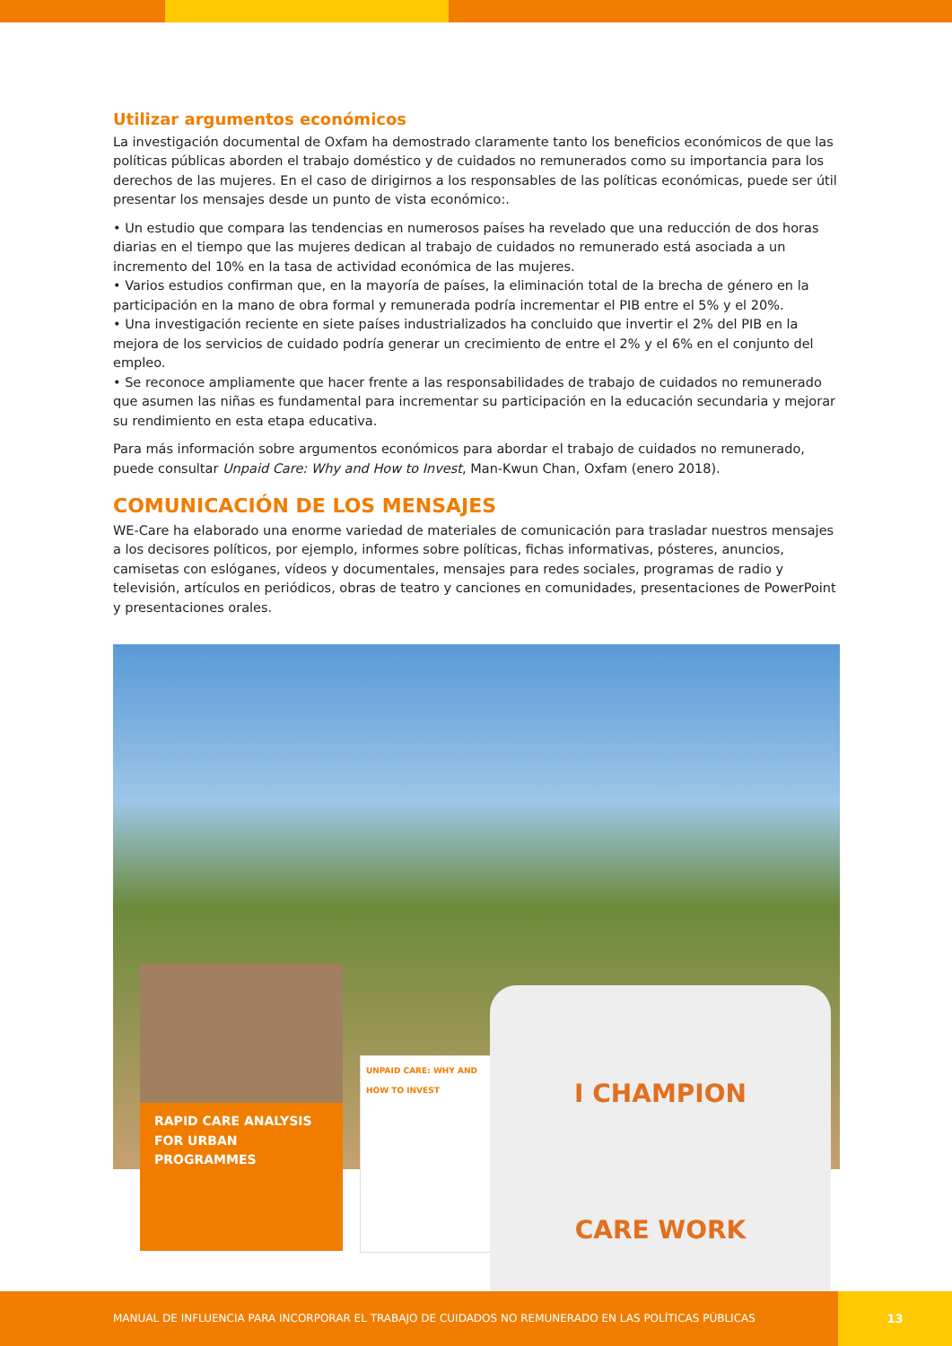Utilizar argumentos económicos
La investigación documental de Oxfam ha demostrado claramente tanto los beneficios económicos de que las políticas públicas aborden el trabajo doméstico y de cuidados no remunerados como su importancia para los derechos de las mujeres. En el caso de dirigirnos a los responsables de las políticas económicas, puede ser útil presentar los mensajes desde un punto de vista económico:.
• Un estudio que compara las tendencias en numerosos países ha revelado que una reducción de dos horas diarias en el tiempo que las mujeres dedican al trabajo de cuidados no remunerado está asociada a un incremento del 10% en la tasa de actividad económica de las mujeres.
• Varios estudios confirman que, en la mayoría de países, la eliminación total de la brecha de género en la participación en la mano de obra formal y remunerada podría incrementar el PIB entre el 5% y el 20%.
• Una investigación reciente en siete países industrializados ha concluido que invertir el 2% del PIB en la mejora de los servicios de cuidado podría generar un crecimiento de entre el 2% y el 6% en el conjunto del empleo.
• Se reconoce ampliamente que hacer frente a las responsabilidades de trabajo de cuidados no remunerado que asumen las niñas es fundamental para incrementar su participación en la educación secundaria y mejorar su rendimiento en esta etapa educativa.
Para más información sobre argumentos económicos para abordar el trabajo de cuidados no remunerado, puede consultar Unpaid Care: Why and How to Invest, Man-Kwun Chan, Oxfam (enero 2018).
COMUNICACIÓN DE LOS MENSAJES
WE-Care ha elaborado una enorme variedad de materiales de comunicación para trasladar nuestros mensajes a los decisores políticos, por ejemplo, informes sobre políticas, fichas informativas, pósteres, anuncios, camisetas con eslóganes, vídeos y documentales, mensajes para redes sociales, programas de radio y televisión, artículos en periódicos, obras de teatro y canciones en comunidades, presentaciones de PowerPoint y presentaciones orales.
RAPID CARE ANALYSIS FOR URBAN PROGRAMMES
UNPAID CARE: WHY AND HOW TO INVEST
I CHAMPION
CARE WORK
MANUAL DE INFLUENCIA PARA INCORPORAR EL TRABAJO DE CUIDADOS NO REMUNERADO EN LAS POLÍTICAS PÚBLICAS 13